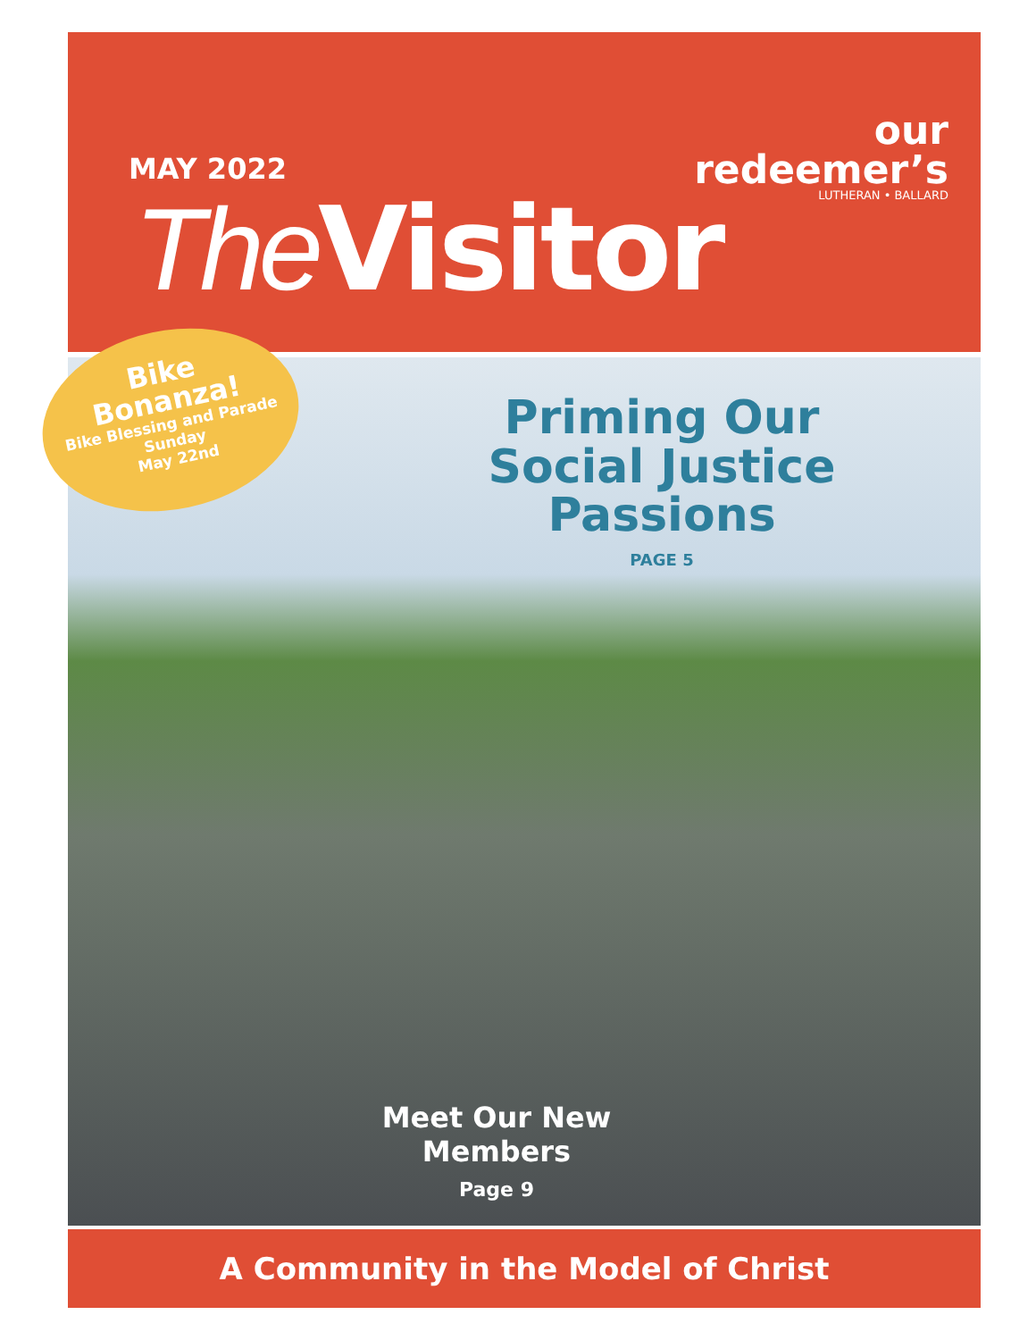our
redeemer’s
LUTHERAN • BALLARD
MAY 2022
The Visitor
Bike
Bonanza!
Bike Blessing and Parade
Sunday
May 22nd
Priming Our Social Justice Passions
PAGE 5
Meet Our New Members
Page 9
A Community in the Model of Christ